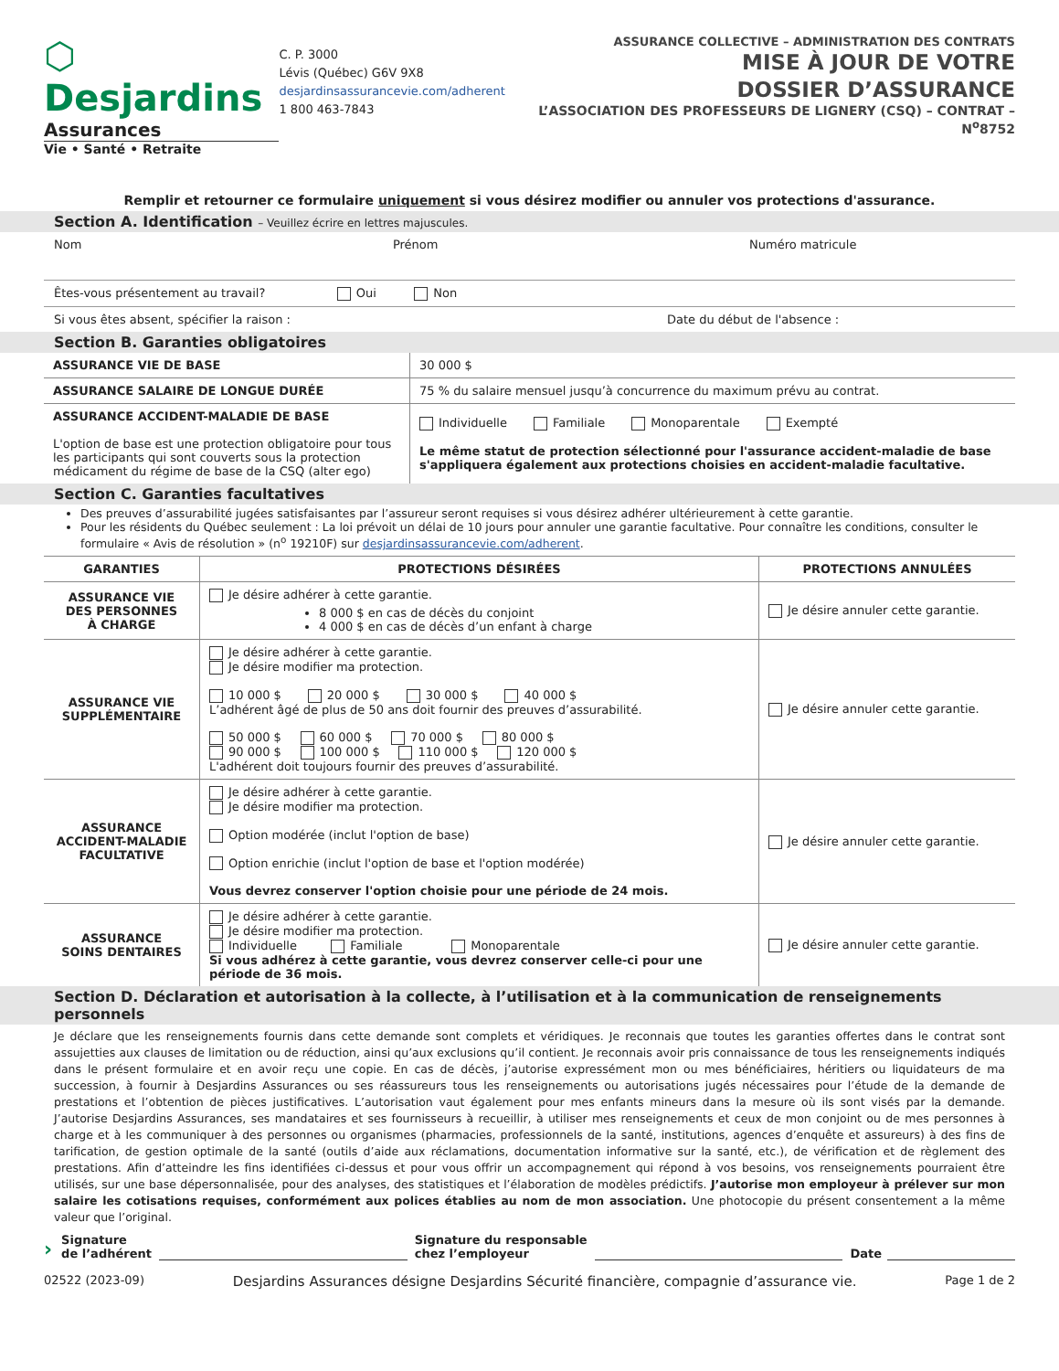⬡ Desjardins
Assurances
Vie • Santé • Retraite
C. P. 3000
Lévis (Québec) G6V 9X8
desjardinsassurancevie.com/adherent
1 800 463-7843
ASSURANCE COLLECTIVE – ADMINISTRATION DES CONTRATS
MISE À JOUR DE VOTRE
DOSSIER D’ASSURANCE
L’ASSOCIATION DES PROFESSEURS DE LIGNERY (CSQ) – CONTRAT – N<sup>o</sup>8752
Remplir et retourner ce formulaire uniquement si vous désirez modifier ou annuler vos protections d'assurance.
Section A. Identification – Veuillez écrire en lettres majuscules.
Nom Prénom Numéro matricule
Êtes-vous présentement au travail? Oui Non
Si vous êtes absent, spécifier la raison : Date du début de l'absence :
Section B. Garanties obligatoires
| ASSURANCE VIE DE BASE | 30 000 $ |
| ASSURANCE SALAIRE DE LONGUE DURÉE | 75 % du salaire mensuel jusqu’à concurrence du maximum prévu au contrat. |
| ASSURANCE ACCIDENT-MALADIE DE BASE L'option de base est une protection obligatoire pour tous les participants qui sont couverts sous la protection médicament du régime de base de la CSQ (alter ego) | Individuelle Familiale Monoparentale Exempté Le même statut de protection sélectionné pour l'assurance accident-maladie de base s'appliquera également aux protections choisies en accident-maladie facultative. |
Section C. Garanties facultatives
Des preuves d’assurabilité jugées satisfaisantes par l’assureur seront requises si vous désirez adhérer ultérieurement à cette garantie.
Pour les résidents du Québec seulement : La loi prévoit un délai de 10 jours pour annuler une garantie facultative. Pour connaître les conditions, consulter le formulaire « Avis de résolution » (n<sup>o</sup> 19210F) sur desjardinsassurancevie.com/adherent.
| GARANTIES | PROTECTIONS DÉSIRÉES | PROTECTIONS ANNULÉES |
| --- | --- | --- |
| ASSURANCE VIE DES PERSONNES À CHARGE | Je désire adhérer à cette garantie. 8 000 $ en cas de décès du conjoint 4 000 $ en cas de décès d’un enfant à charge | Je désire annuler cette garantie. |
| ASSURANCE VIE SUPPLÉMENTAIRE | Je désire adhérer à cette garantie. Je désire modifier ma protection. 10 000 $ 20 000 $ 30 000 $ 40 000 $ L’adhérent âgé de plus de 50 ans doit fournir des preuves d’assurabilité. 50 000 $ 60 000 $ 70 000 $ 80 000 $ 90 000 $ 100 000 $ 110 000 $ 120 000 $ L'adhérent doit toujours fournir des preuves d’assurabilité. | Je désire annuler cette garantie. |
| ASSURANCE ACCIDENT-MALADIE FACULTATIVE | Je désire adhérer à cette garantie. Je désire modifier ma protection. Option modérée (inclut l'option de base) Option enrichie (inclut l'option de base et l'option modérée) Vous devrez conserver l'option choisie pour une période de 24 mois. | Je désire annuler cette garantie. |
| ASSURANCE SOINS DENTAIRES | Je désire adhérer à cette garantie. Je désire modifier ma protection. Individuelle Familiale Monoparentale Si vous adhérez à cette garantie, vous devrez conserver celle-ci pour une période de 36 mois. | Je désire annuler cette garantie. |
Section D. Déclaration et autorisation à la collecte, à l’utilisation et à la communication de renseignements personnels
Je déclare que les renseignements fournis dans cette demande sont complets et véridiques. Je reconnais que toutes les garanties offertes dans le contrat sont assujetties aux clauses de limitation ou de réduction, ainsi qu’aux exclusions qu’il contient. Je reconnais avoir pris connaissance de tous les renseignements indiqués dans le présent formulaire et en avoir reçu une copie. En cas de décès, j’autorise expressément mon ou mes bénéficiaires, héritiers ou liquidateurs de ma succession, à fournir à Desjardins Assurances ou ses réassureurs tous les renseignements ou autorisations jugés nécessaires pour l’étude de la demande de prestations et l’obtention de pièces justificatives. L’autorisation vaut également pour mes enfants mineurs dans la mesure où ils sont visés par la demande. J’autorise Desjardins Assurances, ses mandataires et ses fournisseurs à recueillir, à utiliser mes renseignements et ceux de mon conjoint ou de mes personnes à charge et à les communiquer à des personnes ou organismes (pharmacies, professionnels de la santé, institutions, agences d’enquête et assureurs) à des fins de tarification, de gestion optimale de la santé (outils d’aide aux réclamations, documentation informative sur la santé, etc.), de vérification et de règlement des prestations. Afin d’atteindre les fins identifiées ci-dessus et pour vous offrir un accompagnement qui répond à vos besoins, vos renseignements pourraient être utilisés, sur une base dépersonnalisée, pour des analyses, des statistiques et l’élaboration de modèles prédictifs. J’autorise mon employeur à prélever sur mon salaire les cotisations requises, conformément aux polices établies au nom de mon association. Une photocopie du présent consentement a la même valeur que l’original.
› Signature
de l’adhérent Signature du responsable
chez l’employeur Date
02522 (2023-09) Desjardins Assurances désigne Desjardins Sécurité financière, compagnie d’assurance vie. Page 1 de 2